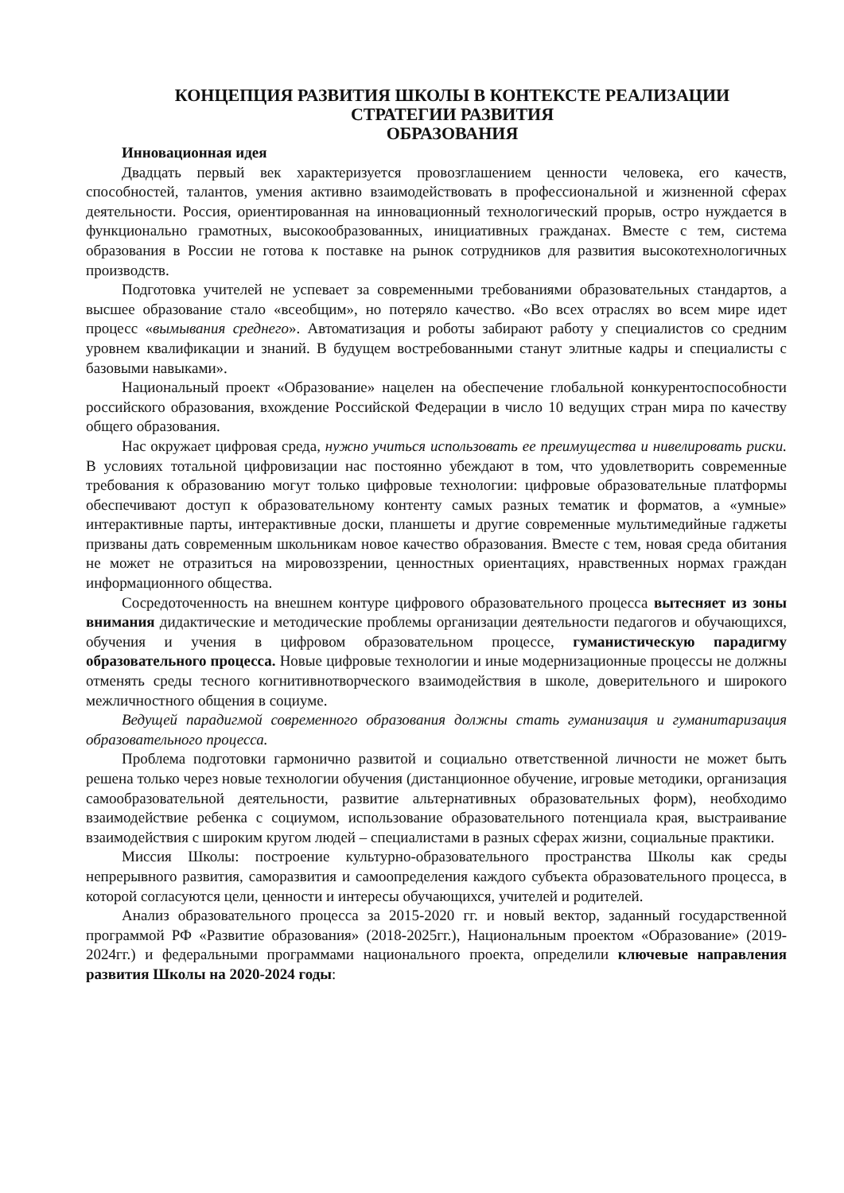КОНЦЕПЦИЯ РАЗВИТИЯ ШКОЛЫ В КОНТЕКСТЕ РЕАЛИЗАЦИИ
СТРАТЕГИИ РАЗВИТИЯ
ОБРАЗОВАНИЯ
Инновационная идея
Двадцать первый век характеризуется провозглашением ценности человека, его качеств, способностей, талантов, умения активно взаимодействовать в профессиональной и жизненной сферах деятельности. Россия, ориентированная на инновационный технологический прорыв, остро нуждается в функционально грамотных, высокообразованных, инициативных гражданах. Вместе с тем, система образования в России не готова к поставке на рынок сотрудников для развития высокотехнологичных производств.
Подготовка учителей не успевает за современными требованиями образовательных стандартов, а высшее образование стало «всеобщим», но потеряло качество. «Во всех отраслях во всем мире идет процесс «вымывания среднего». Автоматизация и роботы забирают работу у специалистов со средним уровнем квалификации и знаний. В будущем востребованными станут элитные кадры и специалисты с базовыми навыками».
Национальный проект «Образование» нацелен на обеспечение глобальной конкурентоспособности российского образования, вхождение Российской Федерации в число 10 ведущих стран мира по качеству общего образования.
Нас окружает цифровая среда, нужно учиться использовать ее преимущества и нивелировать риски. В условиях тотальной цифровизации нас постоянно убеждают в том, что удовлетворить современные требования к образованию могут только цифровые технологии: цифровые образовательные платформы обеспечивают доступ к образовательному контенту самых разных тематик и форматов, а «умные» интерактивные парты, интерактивные доски, планшеты и другие современные мультимедийные гаджеты призваны дать современным школьникам новое качество образования. Вместе с тем, новая среда обитания не может не отразиться на мировоззрении, ценностных ориентациях, нравственных нормах граждан информационного общества.
Сосредоточенность на внешнем контуре цифрового образовательного процесса вытесняет из зоны внимания дидактические и методические проблемы организации деятельности педагогов и обучающихся, обучения и учения в цифровом образовательном процессе, гуманистическую парадигму образовательного процесса. Новые цифровые технологии и иные модернизационные процессы не должны отменять среды тесного когнитивнотворческого взаимодействия в школе, доверительного и широкого межличностного общения в социуме.
Ведущей парадигмой современного образования должны стать гуманизация и гуманитаризация образовательного процесса.
Проблема подготовки гармонично развитой и социально ответственной личности не может быть решена только через новые технологии обучения (дистанционное обучение, игровые методики, организация самообразовательной деятельности, развитие альтернативных образовательных форм), необходимо взаимодействие ребенка с социумом, использование образовательного потенциала края, выстраивание взаимодействия с широким кругом людей – специалистами в разных сферах жизни, социальные практики.
Миссия Школы: построение культурно-образовательного пространства Школы как среды непрерывного развития, саморазвития и самоопределения каждого субъекта образовательного процесса, в которой согласуются цели, ценности и интересы обучающихся, учителей и родителей.
Анализ образовательного процесса за 2015-2020 гг. и новый вектор, заданный государственной программой РФ «Развитие образования» (2018-2025гг.), Национальным проектом «Образование» (2019-2024гг.) и федеральными программами национального проекта, определили ключевые направления развития Школы на 2020-2024 годы: